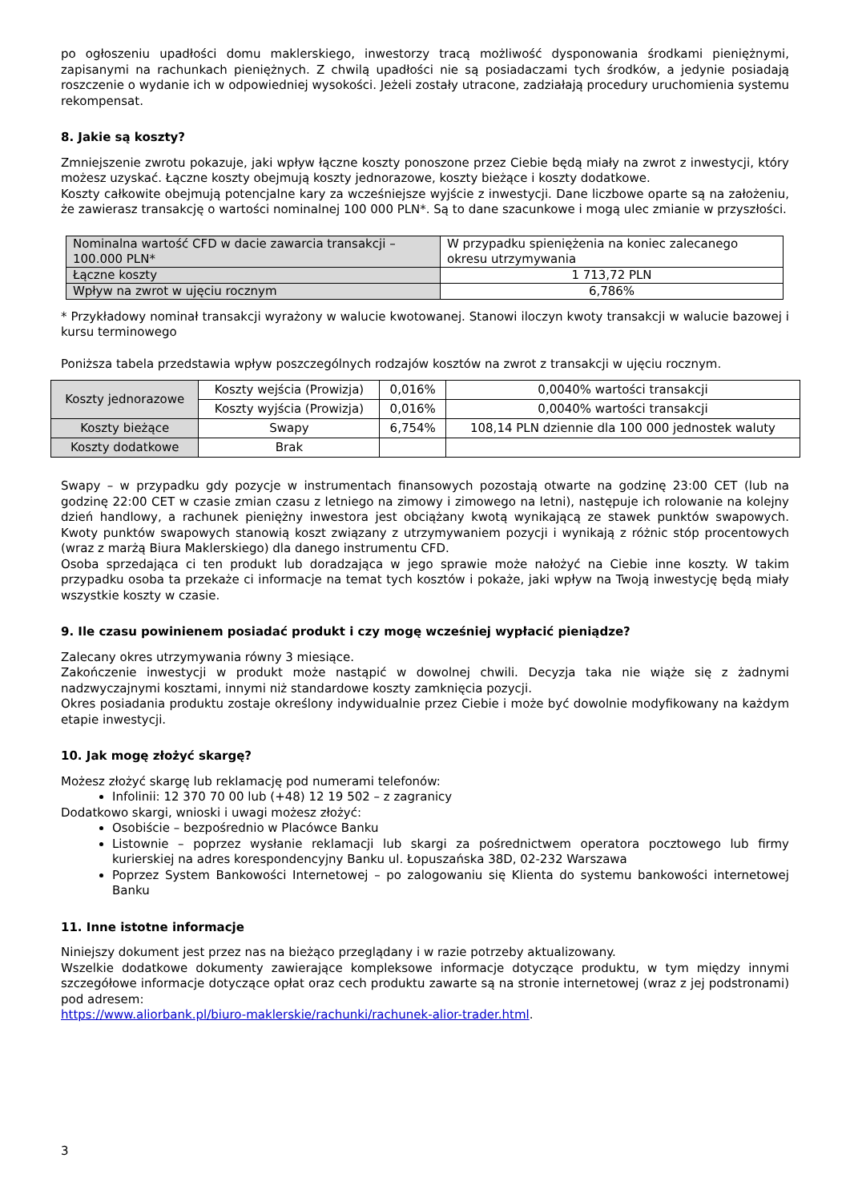po ogłoszeniu upadłości domu maklerskiego, inwestorzy tracą możliwość dysponowania środkami pieniężnymi, zapisanymi na rachunkach pieniężnych. Z chwilą upadłości nie są posiadaczami tych środków, a jedynie posiadają roszczenie o wydanie ich w odpowiedniej wysokości. Jeżeli zostały utracone, zadziałają procedury uruchomienia systemu rekompensat.
8. Jakie są koszty?
Zmniejszenie zwrotu pokazuje, jaki wpływ łączne koszty ponoszone przez Ciebie będą miały na zwrot z inwestycji, który możesz uzyskać. Łączne koszty obejmują koszty jednorazowe, koszty bieżące i koszty dodatkowe.
Koszty całkowite obejmują potencjalne kary za wcześniejsze wyjście z inwestycji. Dane liczbowe oparte są na założeniu, że zawierasz transakcję o wartości nominalnej 100 000 PLN*. Są to dane szacunkowe i mogą ulec zmianie w przyszłości.
| Nominalna wartość CFD w dacie zawarcia transakcji – 100.000 PLN* | W przypadku spieniężenia na koniec zalecanego okresu utrzymywania |
| Łączne koszty | 1 713,72 PLN |
| Wpływ na zwrot w ujęciu rocznym | 6,786% |
* Przykładowy nominał transakcji wyrażony w walucie kwotowanej. Stanowi iloczyn kwoty transakcji w walucie bazowej i kursu terminowego
Poniższa tabela przedstawia wpływ poszczególnych rodzajów kosztów na zwrot z transakcji w ujęciu rocznym.
| Koszty jednorazowe | Koszty wejścia (Prowizja) | 0,016% | 0,0040% wartości transakcji |
| | Koszty wyjścia (Prowizja) | 0,016% | 0,0040% wartości transakcji |
| Koszty bieżące | Swapy | 6,754% | 108,14 PLN dziennie dla 100 000 jednostek waluty |
| Koszty dodatkowe | Brak | | |
Swapy – w przypadku gdy pozycje w instrumentach finansowych pozostają otwarte na godzinę 23:00 CET (lub na godzinę 22:00 CET w czasie zmian czasu z letniego na zimowy i zimowego na letni), następuje ich rolowanie na kolejny dzień handlowy, a rachunek pieniężny inwestora jest obciążany kwotą wynikającą ze stawek punktów swapowych. Kwoty punktów swapowych stanowią koszt związany z utrzymywaniem pozycji i wynikają z różnic stóp procentowych (wraz z marżą Biura Maklerskiego) dla danego instrumentu CFD.
Osoba sprzedająca ci ten produkt lub doradzająca w jego sprawie może nałożyć na Ciebie inne koszty. W takim przypadku osoba ta przekaże ci informacje na temat tych kosztów i pokaże, jaki wpływ na Twoją inwestycję będą miały wszystkie koszty w czasie.
9. Ile czasu powinienem posiadać produkt i czy mogę wcześniej wypłacić pieniądze?
Zalecany okres utrzymywania równy 3 miesiące.
Zakończenie inwestycji w produkt może nastąpić w dowolnej chwili. Decyzja taka nie wiąże się z żadnymi nadzwyczajnymi kosztami, innymi niż standardowe koszty zamknięcia pozycji.
Okres posiadania produktu zostaje określony indywidualnie przez Ciebie i może być dowolnie modyfikowany na każdym etapie inwestycji.
10. Jak mogę złożyć skargę?
Możesz złożyć skargę lub reklamację pod numerami telefonów:
Infolinii: 12 370 70 00 lub (+48) 12 19 502 – z zagranicy
Dodatkowo skargi, wnioski i uwagi możesz złożyć:
Osobiście – bezpośrednio w Placówce Banku
Listownie – poprzez wysłanie reklamacji lub skargi za pośrednictwem operatora pocztowego lub firmy kurierskiej na adres korespondencyjny Banku ul. Łopuszańska 38D, 02-232 Warszawa
Poprzez System Bankowości Internetowej – po zalogowaniu się Klienta do systemu bankowości internetowej Banku
11. Inne istotne informacje
Niniejszy dokument jest przez nas na bieżąco przeglądany i w razie potrzeby aktualizowany.
Wszelkie dodatkowe dokumenty zawierające kompleksowe informacje dotyczące produktu, w tym między innymi szczegółowe informacje dotyczące opłat oraz cech produktu zawarte są na stronie internetowej (wraz z jej podstronami) pod adresem:
https://www.aliorbank.pl/biuro-maklerskie/rachunki/rachunek-alior-trader.html.
3